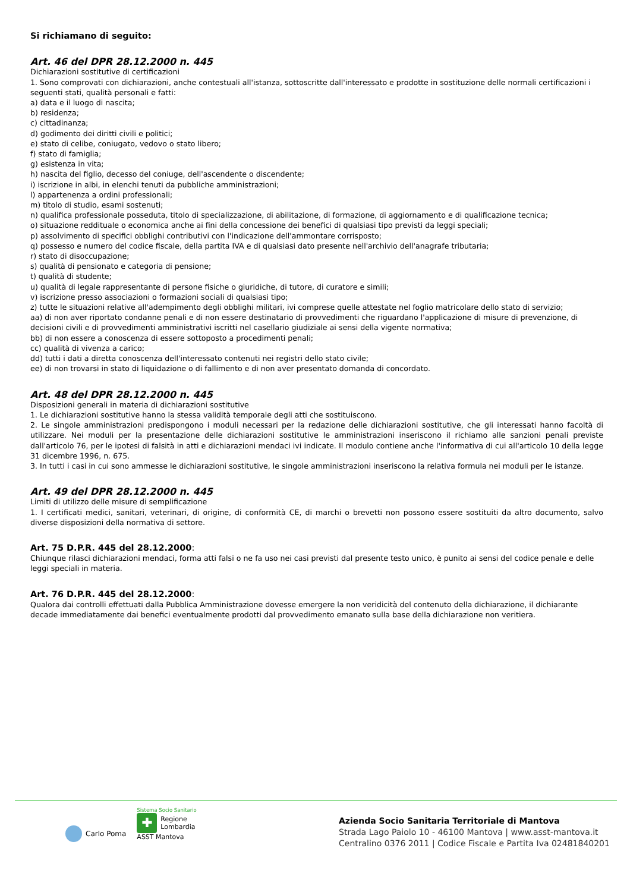Si richiamano di seguito:
Art. 46 del DPR 28.12.2000 n. 445
Dichiarazioni sostitutive di certificazioni
1. Sono comprovati con dichiarazioni, anche contestuali all'istanza, sottoscritte dall'interessato e prodotte in sostituzione delle normali certificazioni i seguenti stati, qualità personali e fatti:
a) data e il luogo di nascita;
b) residenza;
c) cittadinanza;
d) godimento dei diritti civili e politici;
e) stato di celibe, coniugato, vedovo o stato libero;
f) stato di famiglia;
g) esistenza in vita;
h) nascita del figlio, decesso del coniuge, dell'ascendente o discendente;
i) iscrizione in albi, in elenchi tenuti da pubbliche amministrazioni;
l) appartenenza a ordini professionali;
m) titolo di studio, esami sostenuti;
n) qualifica professionale posseduta, titolo di specializzazione, di abilitazione, di formazione, di aggiornamento e di qualificazione tecnica;
o) situazione reddituale o economica anche ai fini della concessione dei benefici di qualsiasi tipo previsti da leggi speciali;
p) assolvimento di specifici obblighi contributivi con l'indicazione dell'ammontare corrisposto;
q) possesso e numero del codice fiscale, della partita IVA e di qualsiasi dato presente nell'archivio dell'anagrafe tributaria;
r) stato di disoccupazione;
s) qualità di pensionato e categoria di pensione;
t) qualità di studente;
u) qualità di legale rappresentante di persone fisiche o giuridiche, di tutore, di curatore e simili;
v) iscrizione presso associazioni o formazioni sociali di qualsiasi tipo;
z) tutte le situazioni relative all'adempimento degli obblighi militari, ivi comprese quelle attestate nel foglio matricolare dello stato di servizio;
aa) di non aver riportato condanne penali e di non essere destinatario di provvedimenti che riguardano l'applicazione di misure di prevenzione, di decisioni civili e di provvedimenti amministrativi iscritti nel casellario giudiziale ai sensi della vigente normativa;
bb) di non essere a conoscenza di essere sottoposto a procedimenti penali;
cc) qualità di vivenza a carico;
dd) tutti i dati a diretta conoscenza dell'interessato contenuti nei registri dello stato civile;
ee) di non trovarsi in stato di liquidazione o di fallimento e di non aver presentato domanda di concordato.
Art. 48 del DPR 28.12.2000 n. 445
Disposizioni generali in materia di dichiarazioni sostitutive
1. Le dichiarazioni sostitutive hanno la stessa validità temporale degli atti che sostituiscono.
2. Le singole amministrazioni predispongono i moduli necessari per la redazione delle dichiarazioni sostitutive, che gli interessati hanno facoltà di utilizzare. Nei moduli per la presentazione delle dichiarazioni sostitutive le amministrazioni inseriscono il richiamo alle sanzioni penali previste dall'articolo 76, per le ipotesi di falsità in atti e dichiarazioni mendaci ivi indicate. Il modulo contiene anche l'informativa di cui all'articolo 10 della legge 31 dicembre 1996, n. 675.
3. In tutti i casi in cui sono ammesse le dichiarazioni sostitutive, le singole amministrazioni inseriscono la relativa formula nei moduli per le istanze.
Art. 49 del DPR 28.12.2000 n. 445
Limiti di utilizzo delle misure di semplificazione
1. I certificati medici, sanitari, veterinari, di origine, di conformità CE, di marchi o brevetti non possono essere sostituiti da altro documento, salvo diverse disposizioni della normativa di settore.
Art. 75 D.P.R. 445 del 28.12.2000:
Chiunque rilasci dichiarazioni mendaci, forma atti falsi o ne fa uso nei casi previsti dal presente testo unico, è punito ai sensi del codice penale e delle leggi speciali in materia.
Art. 76 D.P.R. 445 del 28.12.2000:
Qualora dai controlli effettuati dalla Pubblica Amministrazione dovesse emergere la non veridicità del contenuto della dichiarazione, il dichiarante decade immediatamente dai benefici eventualmente prodotti dal provvedimento emanato sulla base della dichiarazione non veritiera.
Carlo Poma
Sistema Socio Sanitario
✚
Regione
Lombardia
ASST Mantova
Azienda Socio Sanitaria Territoriale di Mantova
Strada Lago Paiolo 10 - 46100 Mantova | www.asst-mantova.it
Centralino 0376 2011 | Codice Fiscale e Partita Iva 02481840201